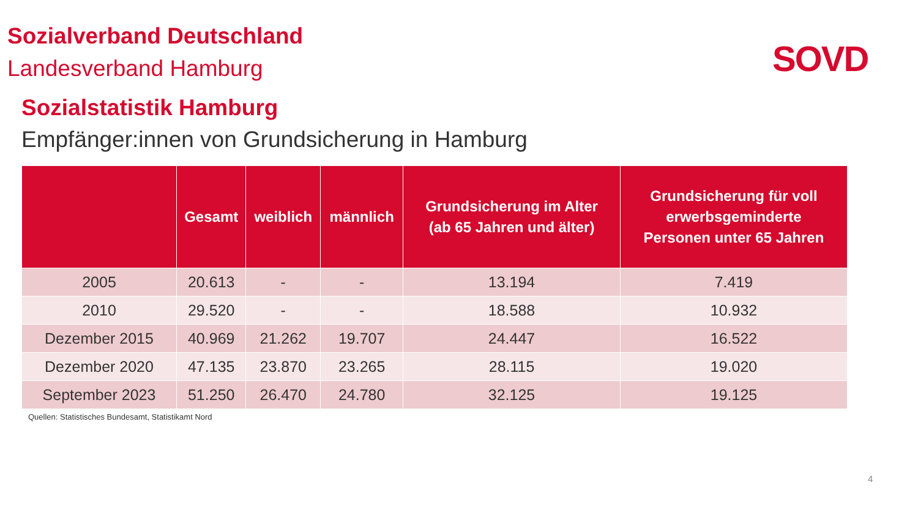Sozialverband Deutschland
Landesverband Hamburg
SOVD
Sozialstatistik Hamburg
Empfänger:innen von Grundsicherung in Hamburg
| | Gesamt | weiblich | männlich | Grundsicherung im Alter (ab 65 Jahren und älter) | Grundsicherung für voll erwerbsgeminderte Personen unter 65 Jahren |
| --- | --- | --- | --- | --- | --- |
| 2005 | 20.613 | - | - | 13.194 | 7.419 |
| 2010 | 29.520 | - | - | 18.588 | 10.932 |
| Dezember 2015 | 40.969 | 21.262 | 19.707 | 24.447 | 16.522 |
| Dezember 2020 | 47.135 | 23.870 | 23.265 | 28.115 | 19.020 |
| September 2023 | 51.250 | 26.470 | 24.780 | 32.125 | 19.125 |
Quellen: Statistisches Bundesamt, Statistikamt Nord
4